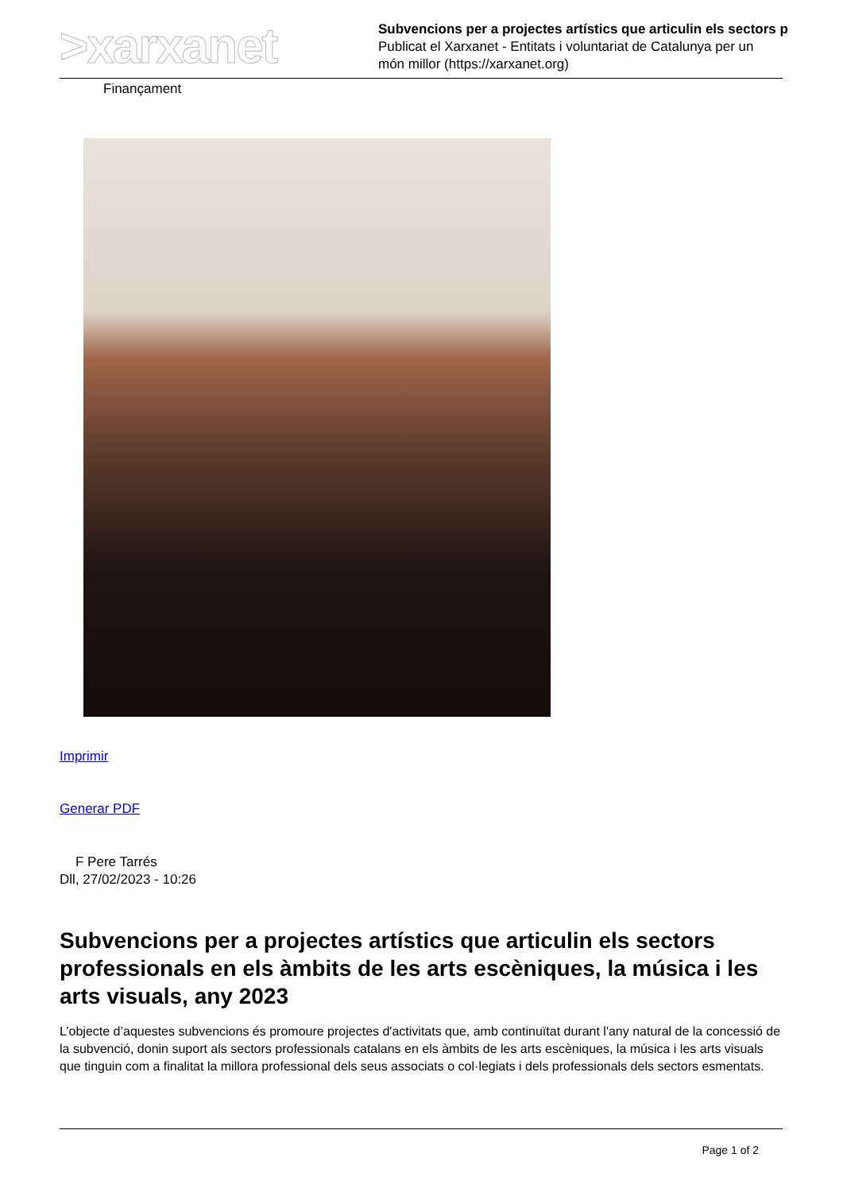>xarxanet
Subvencions per a projectes artístics que articulin els sectors p
Publicat el Xarxanet - Entitats i voluntariat de Catalunya per un
món millor (https://xarxanet.org)
Finançament
Imprimir
Generar PDF
F Pere Tarrés
Dll, 27/02/2023 - 10:26
Subvencions per a projectes artístics que articulin els sectors professionals en els àmbits de les arts escèniques, la música i les arts visuals, any 2023
L’objecte d’aquestes subvencions és promoure projectes d'activitats que, amb continuïtat durant l'any natural de la concessió de la subvenció, donin suport als sectors professionals catalans en els àmbits de les arts escèniques, la música i les arts visuals que tinguin com a finalitat la millora professional dels seus associats o col·legiats i dels professionals dels sectors esmentats.
Page 1 of 2